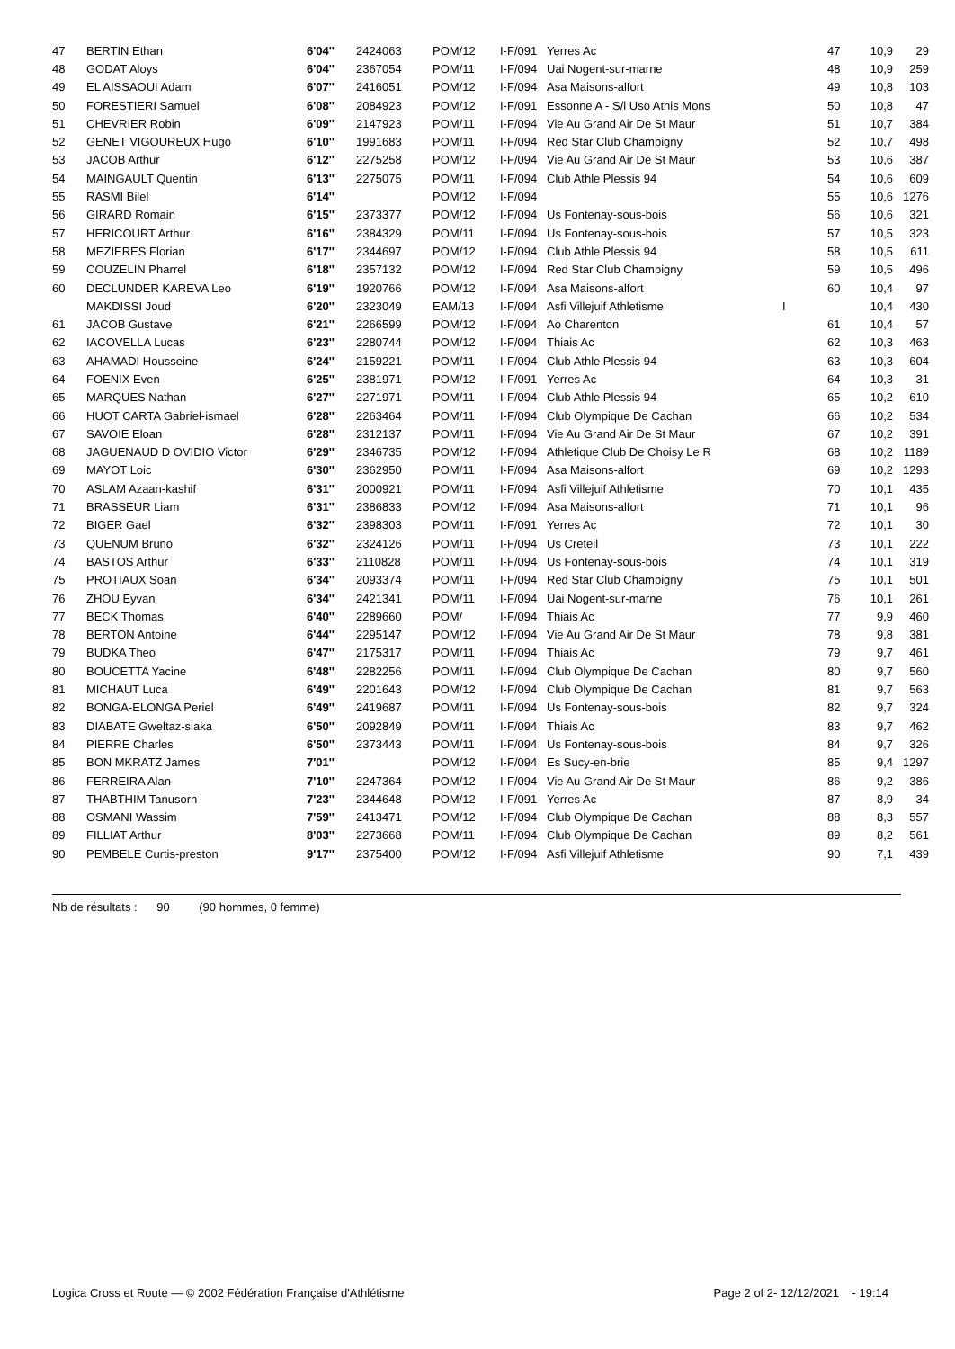| 47 | BERTIN Ethan | 6'04'' | 2424063 | POM/12 | I-F/091 | Yerres Ac | | 47 | 10,9 | 29 |
| 48 | GODAT Aloys | 6'04'' | 2367054 | POM/11 | I-F/094 | Uai Nogent-sur-marne | | 48 | 10,9 | 259 |
| 49 | EL AISSAOUI Adam | 6'07'' | 2416051 | POM/12 | I-F/094 | Asa Maisons-alfort | | 49 | 10,8 | 103 |
| 50 | FORESTIERI Samuel | 6'08'' | 2084923 | POM/12 | I-F/091 | Essonne A - S/l Uso Athis Mons | | 50 | 10,8 | 47 |
| 51 | CHEVRIER Robin | 6'09'' | 2147923 | POM/11 | I-F/094 | Vie Au Grand Air De St Maur | | 51 | 10,7 | 384 |
| 52 | GENET VIGOUREUX Hugo | 6'10'' | 1991683 | POM/11 | I-F/094 | Red Star Club Champigny | | 52 | 10,7 | 498 |
| 53 | JACOB Arthur | 6'12'' | 2275258 | POM/12 | I-F/094 | Vie Au Grand Air De St Maur | | 53 | 10,6 | 387 |
| 54 | MAINGAULT Quentin | 6'13'' | 2275075 | POM/11 | I-F/094 | Club Athle Plessis 94 | | 54 | 10,6 | 609 |
| 55 | RASMI Bilel | 6'14'' | | POM/12 | I-F/094 | | | 55 | 10,6 | 1276 |
| 56 | GIRARD Romain | 6'15'' | 2373377 | POM/12 | I-F/094 | Us Fontenay-sous-bois | | 56 | 10,6 | 321 |
| 57 | HERICOURT Arthur | 6'16'' | 2384329 | POM/11 | I-F/094 | Us Fontenay-sous-bois | | 57 | 10,5 | 323 |
| 58 | MEZIERES Florian | 6'17'' | 2344697 | POM/12 | I-F/094 | Club Athle Plessis 94 | | 58 | 10,5 | 611 |
| 59 | COUZELIN Pharrel | 6'18'' | 2357132 | POM/12 | I-F/094 | Red Star Club Champigny | | 59 | 10,5 | 496 |
| 60 | DECLUNDER KAREVA Leo | 6'19'' | 1920766 | POM/12 | I-F/094 | Asa Maisons-alfort | | 60 | 10,4 | 97 |
| | MAKDISSI Joud | 6'20'' | 2323049 | EAM/13 | I-F/094 | Asfi Villejuif Athletisme | I | | 10,4 | 430 |
| 61 | JACOB Gustave | 6'21'' | 2266599 | POM/12 | I-F/094 | Ao Charenton | | 61 | 10,4 | 57 |
| 62 | IACOVELLA Lucas | 6'23'' | 2280744 | POM/12 | I-F/094 | Thiais Ac | | 62 | 10,3 | 463 |
| 63 | AHAMADI Housseine | 6'24'' | 2159221 | POM/11 | I-F/094 | Club Athle Plessis 94 | | 63 | 10,3 | 604 |
| 64 | FOENIX Even | 6'25'' | 2381971 | POM/12 | I-F/091 | Yerres Ac | | 64 | 10,3 | 31 |
| 65 | MARQUES Nathan | 6'27'' | 2271971 | POM/11 | I-F/094 | Club Athle Plessis 94 | | 65 | 10,2 | 610 |
| 66 | HUOT CARTA Gabriel-ismael | 6'28'' | 2263464 | POM/11 | I-F/094 | Club Olympique De Cachan | | 66 | 10,2 | 534 |
| 67 | SAVOIE Eloan | 6'28'' | 2312137 | POM/11 | I-F/094 | Vie Au Grand Air De St Maur | | 67 | 10,2 | 391 |
| 68 | JAGUENAUD D OVIDIO Victor | 6'29'' | 2346735 | POM/12 | I-F/094 | Athletique Club De Choisy Le R | | 68 | 10,2 | 1189 |
| 69 | MAYOT Loic | 6'30'' | 2362950 | POM/11 | I-F/094 | Asa Maisons-alfort | | 69 | 10,2 | 1293 |
| 70 | ASLAM Azaan-kashif | 6'31'' | 2000921 | POM/11 | I-F/094 | Asfi Villejuif Athletisme | | 70 | 10,1 | 435 |
| 71 | BRASSEUR Liam | 6'31'' | 2386833 | POM/12 | I-F/094 | Asa Maisons-alfort | | 71 | 10,1 | 96 |
| 72 | BIGER Gael | 6'32'' | 2398303 | POM/11 | I-F/091 | Yerres Ac | | 72 | 10,1 | 30 |
| 73 | QUENUM Bruno | 6'32'' | 2324126 | POM/11 | I-F/094 | Us Creteil | | 73 | 10,1 | 222 |
| 74 | BASTOS Arthur | 6'33'' | 2110828 | POM/11 | I-F/094 | Us Fontenay-sous-bois | | 74 | 10,1 | 319 |
| 75 | PROTIAUX Soan | 6'34'' | 2093374 | POM/11 | I-F/094 | Red Star Club Champigny | | 75 | 10,1 | 501 |
| 76 | ZHOU Eyvan | 6'34'' | 2421341 | POM/11 | I-F/094 | Uai Nogent-sur-marne | | 76 | 10,1 | 261 |
| 77 | BECK Thomas | 6'40'' | 2289660 | POM/ | I-F/094 | Thiais Ac | | 77 | 9,9 | 460 |
| 78 | BERTON Antoine | 6'44'' | 2295147 | POM/12 | I-F/094 | Vie Au Grand Air De St Maur | | 78 | 9,8 | 381 |
| 79 | BUDKA Theo | 6'47'' | 2175317 | POM/11 | I-F/094 | Thiais Ac | | 79 | 9,7 | 461 |
| 80 | BOUCETTA Yacine | 6'48'' | 2282256 | POM/11 | I-F/094 | Club Olympique De Cachan | | 80 | 9,7 | 560 |
| 81 | MICHAUT Luca | 6'49'' | 2201643 | POM/12 | I-F/094 | Club Olympique De Cachan | | 81 | 9,7 | 563 |
| 82 | BONGA-ELONGA Periel | 6'49'' | 2419687 | POM/11 | I-F/094 | Us Fontenay-sous-bois | | 82 | 9,7 | 324 |
| 83 | DIABATE Gweltaz-siaka | 6'50'' | 2092849 | POM/11 | I-F/094 | Thiais Ac | | 83 | 9,7 | 462 |
| 84 | PIERRE Charles | 6'50'' | 2373443 | POM/11 | I-F/094 | Us Fontenay-sous-bois | | 84 | 9,7 | 326 |
| 85 | BON MKRATZ James | 7'01'' | | POM/12 | I-F/094 | Es Sucy-en-brie | | 85 | 9,4 | 1297 |
| 86 | FERREIRA Alan | 7'10'' | 2247364 | POM/12 | I-F/094 | Vie Au Grand Air De St Maur | | 86 | 9,2 | 386 |
| 87 | THABTHIM Tanusorn | 7'23'' | 2344648 | POM/12 | I-F/091 | Yerres Ac | | 87 | 8,9 | 34 |
| 88 | OSMANI Wassim | 7'59'' | 2413471 | POM/12 | I-F/094 | Club Olympique De Cachan | | 88 | 8,3 | 557 |
| 89 | FILLIAT Arthur | 8'03'' | 2273668 | POM/11 | I-F/094 | Club Olympique De Cachan | | 89 | 8,2 | 561 |
| 90 | PEMBELE Curtis-preston | 9'17'' | 2375400 | POM/12 | I-F/094 | Asfi Villejuif Athletisme | | 90 | 7,1 | 439 |
Nb de résultats : 90 (90 hommes, 0 femme)
Logica Cross et Route — © 2002 Fédération Française d'Athlétisme Page 2 of 2- 12/12/2021 - 19:14